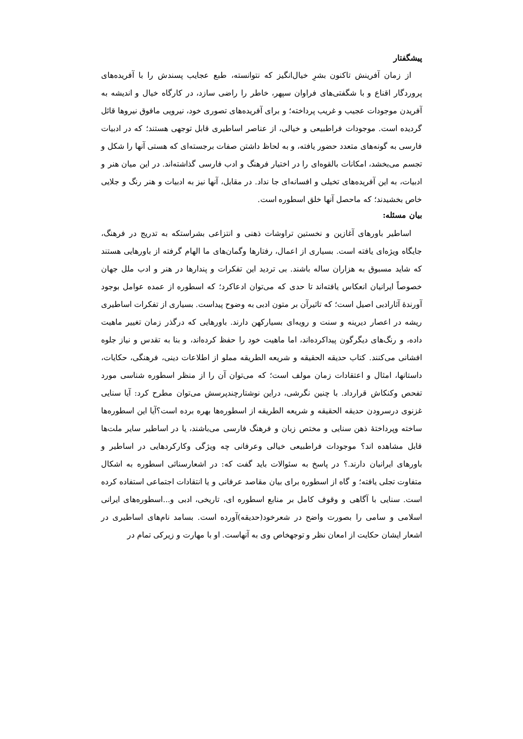پیشگفتار
از زمان آفرینش تاکنون بشرِ خیال‌انگیز که نتوانسته، طبع عجایب پسندش را با آفریده‌های پروردگار اقناع و با شگفتی‌های فراوان سپهر، خاطر را راضی سازد، در کارگاه خیال و اندیشه به آفریدن موجودات عجیب و غریب پرداخته؛ و برای آفریده‌های تصوری خود، نیرویی مافوق نیروها قائل گردیده است. موجودات فراطبیعی و خیالی، از عناصر اساطیری قابل توجهی هستند؛ که در ادبیات فارسی به گونه‌های متعدد حضور یافته، و به لحاظ داشتن صفات برجسته‌ای که هستی آنها را شکل و تجسم می‌بخشد، امکانات بالقوه‌ای را در اختیار فرهنگ و ادب فارسی گذاشته‌اند. در این میان هنر و ادبیات، به این آفریده‌های تخیلی و افسانه‌ای جا نداد. در مقابل، آنها نیز به ادبیات و هنر رنگ و جلایی خاص بخشیدند؛ که ماحصل آنها خلق اسطوره است.
بیان مسئله:
اساطیر باورهای آغازین و نخستین تراوشات ذهنی و انتزاعی بشراستکه به تدریج در فرهنگ، جایگاه ویژه‌ای یافته است. بسیاری از اعمال، رفتارها وگمان‌های ما الهام گرفته از باورهایی هستند که شاید مسبوق به هزاران ساله باشند. بی تردید این تفکرات و پندارها در هنر و ادب ملل جهان خصوصاً ایرانیان انعکاس یافته‌اند تا حدی که می‌توان ادعاکرد؛ که اسطوره از عمده عوامل بوجود آورندهٔ آثارادبی اصیل است؛ که تاثیرآن بر متون ادبی به وضوح پیداست. بسیاری از تفکرات اساطیری ریشه در اعصار دیرینه و سنت و رویه‌ای بسیارکهن دارند. باورهایی که درگذر زمان تغییر ماهیت داده، و رنگ‌های دیگرگون پیداکرده‌اند، اما ماهیت خود را حفظ کرده‌اند، و بنا به تقدس و نیاز جلوه افشانی می‌کنند. کتاب حدیقه الحقیقه و شریعه الطریقه مملو از اطلاعات دینی، فرهنگی، حکایات، داستانها، امثال و اعتقادات زمان مولف است؛ که می‌توان آن را از منظر اسطوره شناسی مورد تفحص وکنکاش قرارداد. با چنین نگرشی، دراین نوشتارچندپرسش می‌توان مطرح کرد: آیا سنایی غزنوی درسرودن حدیقه الحقیقه و شریعه الطریقه از اسطوره‌ها بهره برده است؟آیا این اسطوره‌ها ساخته وپرداختهٔ ذهن سنایی و مختص زبان و فرهنگ فارسی می‌باشند، یا در اساطیر سایر ملت‌ها قابل مشاهده اند؟ موجودات فراطبیعی خیالی وعرفانی چه ویژگی وکارکردهایی در اساطیر و باورهای ایرانیان دارند.؟ در پاسخ به سئوالات باید گفت که: در اشعارسنائی اسطوره به اشکال متفاوت تجلی یافته؛ و گاه از اسطوره برای بیان مقاصد عرفانی و یا انتقادات اجتماعی استفاده کرده است. سنایی با آگاهی و وقوف کامل بر منابع اسطوره ای، تاریخی، ادبی و...اسطوره‌های ایرانی اسلامی و سامی را بصورت واضح در شعرخود(حدیقه)آورده است. بسامد نام‌های اساطیری در اشعار ایشان حکایت از امعان نظر و توجهخاص وی به آنهاست. او با مهارت و زیرکی تمام در